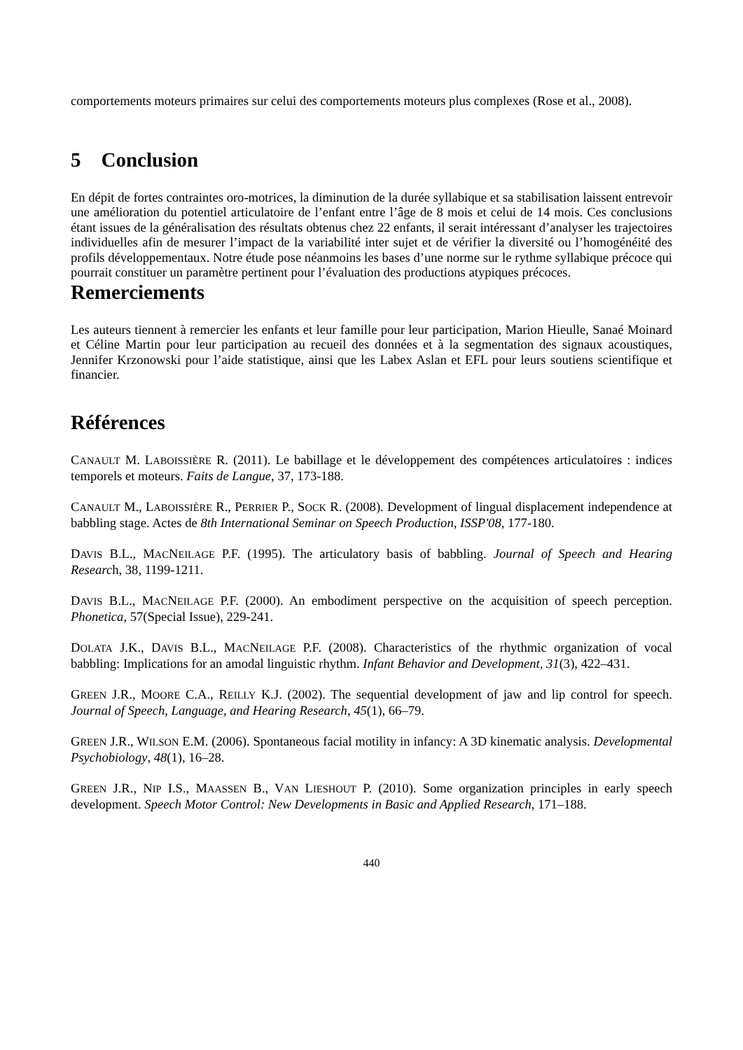comportements moteurs primaires sur celui des comportements moteurs plus complexes (Rose et al., 2008).
5 Conclusion
En dépit de fortes contraintes oro-motrices, la diminution de la durée syllabique et sa stabilisation laissent entrevoir une amélioration du potentiel articulatoire de l’enfant entre l’âge de 8 mois et celui de 14 mois. Ces conclusions étant issues de la généralisation des résultats obtenus chez 22 enfants, il serait intéressant d’analyser les trajectoires individuelles afin de mesurer l’impact de la variabilité inter sujet et de vérifier la diversité ou l’homogénéité des profils développementaux. Notre étude pose néanmoins les bases d’une norme sur le rythme syllabique précoce qui pourrait constituer un paramètre pertinent pour l’évaluation des productions atypiques précoces.
Remerciements
Les auteurs tiennent à remercier les enfants et leur famille pour leur participation, Marion Hieulle, Sanaé Moinard et Céline Martin pour leur participation au recueil des données et à la segmentation des signaux acoustiques, Jennifer Krzonowski pour l’aide statistique, ainsi que les Labex Aslan et EFL pour leurs soutiens scientifique et financier.
Références
CANAULT M. LABOISSIÈRE R. (2011). Le babillage et le développement des compétences articulatoires : indices temporels et moteurs. Faits de Langue, 37, 173-188.
CANAULT M., LABOISSIÈRE R., PERRIER P., SOCK R. (2008). Development of lingual displacement independence at babbling stage. Actes de 8th International Seminar on Speech Production, ISSP'08, 177-180.
DAVIS B.L., MACNEILAGE P.F. (1995). The articulatory basis of babbling. Journal of Speech and Hearing Research, 38, 1199-1211.
DAVIS B.L., MACNEILAGE P.F. (2000). An embodiment perspective on the acquisition of speech perception. Phonetica, 57(Special Issue), 229-241.
DOLATA J.K., DAVIS B.L., MACNEILAGE P.F. (2008). Characteristics of the rhythmic organization of vocal babbling: Implications for an amodal linguistic rhythm. Infant Behavior and Development, 31(3), 422–431.
GREEN J.R., MOORE C.A., REILLY K.J. (2002). The sequential development of jaw and lip control for speech. Journal of Speech, Language, and Hearing Research, 45(1), 66–79.
GREEN J.R., WILSON E.M. (2006). Spontaneous facial motility in infancy: A 3D kinematic analysis. Developmental Psychobiology, 48(1), 16–28.
GREEN J.R., NIP I.S., MAASSEN B., VAN LIESHOUT P. (2010). Some organization principles in early speech development. Speech Motor Control: New Developments in Basic and Applied Research, 171–188.
440